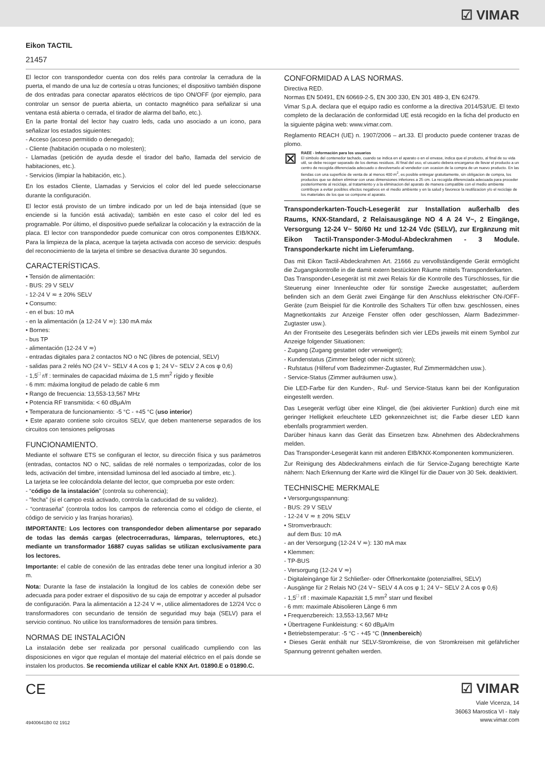☑ VIMAR
Eikon TACTIL
21457
El lector con transpondedor cuenta con dos relés para controlar la cerradura de la puerta, el mando de una luz de cortesía u otras funciones; el dispositivo también dispone de dos entradas para conectar aparatos eléctricos de tipo ON/OFF (por ejemplo, para controlar un sensor de puerta abierta, un contacto magnético para señalizar si una ventana está abierta o cerrada, el tirador de alarma del baño, etc.).
En la parte frontal del lector hay cuatro leds, cada uno asociado a un icono, para señalizar los estados siguientes:
- Acceso (acceso permitido o denegado);
- Cliente (habitación ocupada o no molesten);
- Llamadas (petición de ayuda desde el tirador del baño, llamada del servicio de habitaciones, etc.).
- Servicios (limpiar la habitación, etc.).
En los estados Cliente, Llamadas y Servicios el color del led puede seleccionarse durante la configuración.
El lector está provisto de un timbre indicado por un led de baja intensidad (que se enciende si la función está activada); también en este caso el color del led es programable. Por último, el dispositivo puede señalizar la colocación y la extracción de la placa. El lector con transpondedor puede comunicar con otros componentes EIB/KNX. Para la limpieza de la placa, acerque la tarjeta activada con acceso de servicio: después del reconocimiento de la tarjeta el timbre se desactiva durante 30 segundos.
CARACTERÍSTICAS.
• Tensión de alimentación:
- BUS: 29 V SELV
- 12-24 V ≂ ± 20% SELV
• Consumo:
- en el bus: 10 mA
- en la alimentación (a 12-24 V ≂): 130 mA máx
• Bornes:
- bus TP
- alimentación (12-24 V ≂)
- entradas digitales para 2 contactos NO o NC (libres de potencial, SELV)
- salidas para 2 relés NO (24 V~ SELV 4 A cos φ 1; 24 V~ SELV 2 A cos φ 0,6)
- 1,5<sup>□</sup> r/f : terminales de capacidad máxima de 1,5 mm<sup>2</sup> rígido y flexible
- 6 mm: máxima longitud de pelado de cable 6 mm
• Rango de frecuencia: 13,553-13,567 MHz
• Potencia RF transmitida: < 60 dBμA/m
• Temperatura de funcionamiento: -5 °C - +45 °C (uso interior)
• Este aparato contiene solo circuitos SELV, que deben mantenerse separados de los circuitos con tensiones peligrosas
FUNCIONAMIENTO.
Mediante el software ETS se configuran el lector, su dirección física y sus parámetros (entradas, contactos NO o NC, salidas de relé normales o temporizadas, color de los leds, activación del timbre, intensidad luminosa del led asociado al timbre, etc.).
La tarjeta se lee colocándola delante del lector, que comprueba por este orden:
- “código de la instalación” (controla su coherencia);
- “fecha” (si el campo está activado, controla la caducidad de su validez).
- “contraseña” (controla todos los campos de referencia como el código de cliente, el código de servicio y las franjas horarias).
IMPORTANTE: Los lectores con transpondedor deben alimentarse por separado de todas las demás cargas (electrocerraduras, lámparas, telerruptores, etc.) mediante un transformador 16887 cuyas salidas se utilizan exclusivamente para los lectores.
Importante: el cable de conexión de las entradas debe tener una longitud inferior a 30 m.
Nota: Durante la fase de instalación la longitud de los cables de conexión debe ser adecuada para poder extraer el dispositivo de su caja de empotrar y acceder al pulsador de configuración. Para la alimentación a 12-24 V ≂, utilice alimentadores de 12/24 Vcc o transformadores con secundario de tensión de seguridad muy baja (SELV) para el servicio continuo. No utilice los transformadores de tensión para timbres.
NORMAS DE INSTALACIÓN
La instalación debe ser realizada por personal cualificado cumpliendo con las disposiciones en vigor que regulan el montaje del material eléctrico en el país donde se instalen los productos. Se recomienda utilizar el cable KNX Art. 01890.E o 01890.C.
CONFORMIDAD A LAS NORMAS.
Directiva RED.
Normas EN 50491, EN 60669-2-5, EN 300 330, EN 301 489-3, EN 62479.
Vimar S.p.A. declara que el equipo radio es conforme a la directiva 2014/53/UE. El texto completo de la declaración de conformidad UE está recogido en la ficha del producto en la siguiente página web: www.vimar.com.
Reglamento REACH (UE) n. 1907/2006 – art.33. El producto puede contener trazas de plomo.
⊠
RAEE - Información para los usuarios
El simbolo del contenedor tachado, cuando se indica en el aparato o en el envase, indica que el producto, al final de su vida util, se debe recoger separado de los demas residuos. Al final del uso, el usuario debera encargarse de llevar el producto a un centro de recogida diferenciada adecuado o devolverselo al vendedor con ocasion de la compra de un nuevo producto. En las tiendas con una superficie de venta de al menos 400 m<sup>2</sup>, es posible entregar gratuitamente, sin obligacion de compra, los productos que se deben eliminar con unas dimensiones inferiores a 25 cm. La recogida diferenciada adecuada para proceder posteriormente al reciclaje, al tratamiento y a la eliminacion del aparato de manera compatible con el medio ambiente contribuye a evitar posibles efectos negativos en el medio ambiente y en la salud y favorece la reutilizacion y/o el reciclaje de los materiales de los que se compone el aparato.
Transponderkarten-Touch-Lesegerät zur Installation außerhalb des Raums, KNX-Standard, 2 Relaisausgänge NO 4 A 24 V~, 2 Eingänge, Versorgung 12-24 V~ 50/60 Hz und 12-24 Vdc (SELV), zur Ergänzung mit Eikon Tactil-Transponder-3-Modul-Abdeckrahmen - 3 Module. Transponderkarte nicht im Lieferumfang.
Das mit Eikon Tactil-Abdeckrahmen Art. 21666 zu vervollständigende Gerät ermöglicht die Zugangskontrolle in die damit extern bestückten Räume mittels Transponderkarten.
Das Transponder-Lesegerät ist mit zwei Relais für die Kontrolle des Türschlosses, für die Steuerung einer Innenleuchte oder für sonstige Zwecke ausgestattet; außerdem befinden sich an dem Gerät zwei Eingänge für den Anschluss elektrischer ON-/OFF-Geräte (zum Beispiel für die Kontrolle des Schalters Tür offen bzw. geschlossen, eines Magnetkontakts zur Anzeige Fenster offen oder geschlossen, Alarm Badezimmer-Zugtaster usw.).
An der Frontseite des Lesegeräts befinden sich vier LEDs jeweils mit einem Symbol zur Anzeige folgender Situationen:
- Zugang (Zugang gestattet oder verweigert);
- Kundenstatus (Zimmer belegt oder nicht stören);
- Rufstatus (Hilferuf vom Badezimmer-Zugtaster, Ruf Zimmermädchen usw.).
- Service-Status (Zimmer aufräumen usw.).
Die LED-Farbe für den Kunden-, Ruf- und Service-Status kann bei der Konfiguration eingestellt werden.
Das Lesegerät verfügt über eine Klingel, die (bei aktivierter Funktion) durch eine mit geringer Helligkeit erleuchtete LED gekennzeichnet ist; die Farbe dieser LED kann ebenfalls programmiert werden.
Darüber hinaus kann das Gerät das Einsetzen bzw. Abnehmen des Abdeckrahmens melden.
Das Transponder-Lesegerät kann mit anderen EIB/KNX-Komponenten kommunizieren.
Zur Reinigung des Abdeckrahmens einfach die für Service-Zugang berechtigte Karte nähern: Nach Erkennung der Karte wird die Klingel für die Dauer von 30 Sek. deaktiviert.
TECHNISCHE MERKMALE
• Versorgungsspannung:
- BUS: 29 V SELV
- 12-24 V ≂ ± 20% SELV
• Stromverbrauch:
auf dem Bus: 10 mA
- an der Versorgung (12-24 V ≂): 130 mA max
• Klemmen:
- TP-BUS
- Versorgung (12-24 V ≂)
- Digitaleingänge für 2 Schließer- oder Öffnerkontakte (potenzialfrei, SELV)
- Ausgänge für 2 Relais NO (24 V~ SELV 4 A cos φ 1; 24 V~ SELV 2 A cos φ 0,6)
- 1,5<sup>□</sup> r/f : maximale Kapazität 1,5 mm<sup>2</sup> starr und flexibel
- 6 mm: maximale Abisolieren Länge 6 mm
• Frequenzbereich: 13,553-13,567 MHz
• Übertragene Funkleistung: < 60 dBμA/m
• Betriebstemperatur: -5 °C - +45 °C (Innenbereich)
• Dieses Gerät enthält nur SELV-Stromkreise, die von Stromkreisen mit gefährlicher Spannung getrennt gehalten werden.
CE
49400641B0 02 1912
☑ VIMAR
Viale Vicenza, 14
36063 Marostica VI - Italy
www.vimar.com